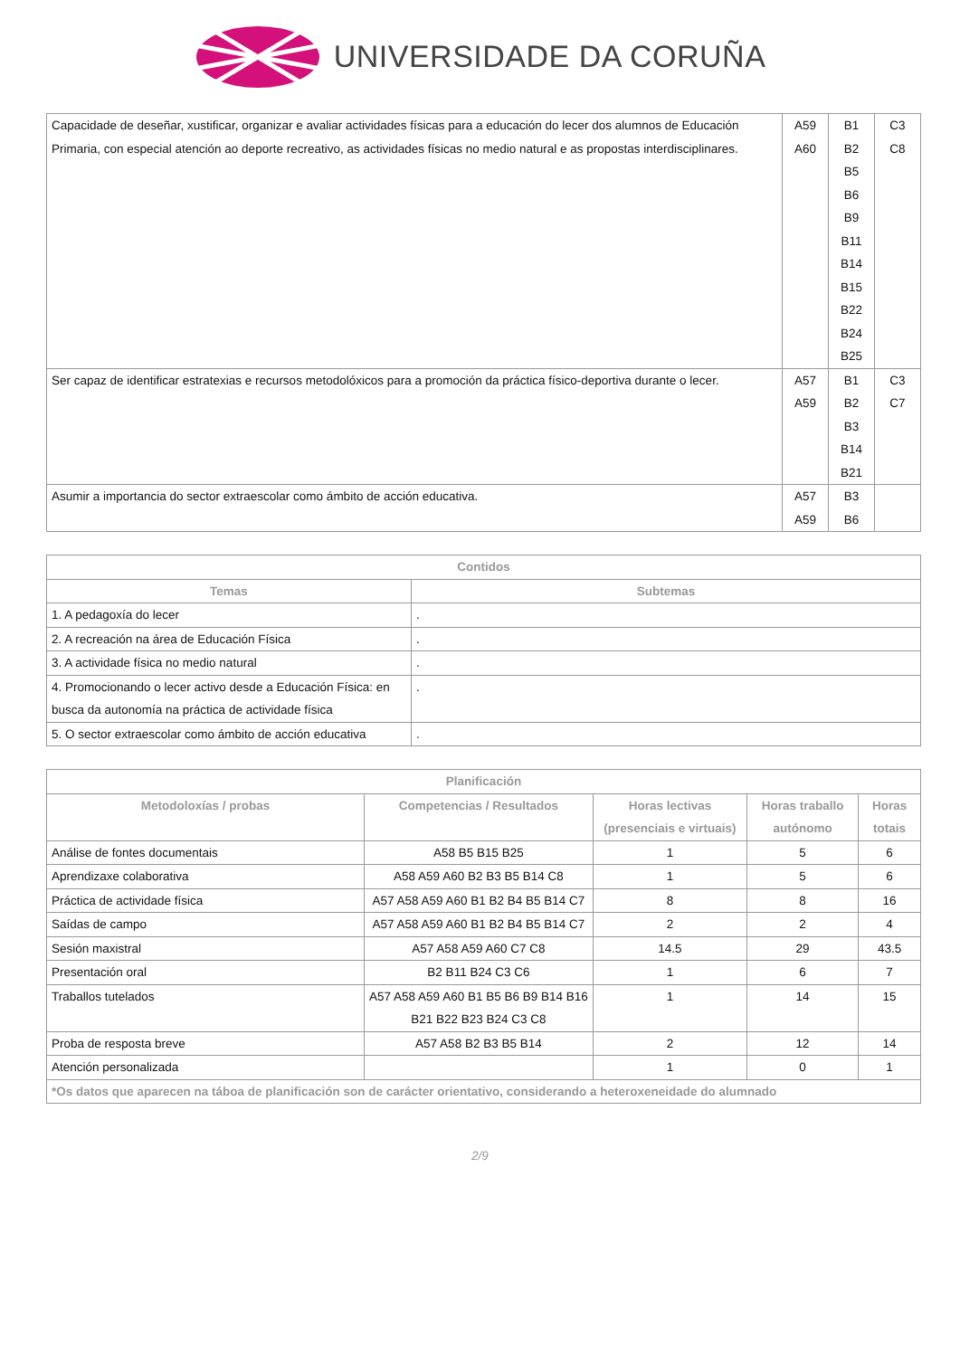UNIVERSIDADE DA CORUÑA
| Capacidade de deseñar, xustificar, organizar e avaliar actividades físicas para a educación do lecer dos alumnos de Educación Primaria, con especial atención ao deporte recreativo, as actividades físicas no medio natural e as propostas interdisciplinares. | A59 A60 | B1 B2 B5 B6 B9 B11 B14 B15 B22 B24 B25 | C3 C8 |
| Ser capaz de identificar estratexias e recursos metodolóxicos para a promoción da práctica físico-deportiva durante o lecer. | A57 A59 | B1 B2 B3 B14 B21 | C3 C7 |
| Asumir a importancia do sector extraescolar como ámbito de acción educativa. | A57 A59 | B3 B6 | |
| Contidos | |
| --- | --- |
| Temas | Subtemas |
| 1. A pedagoxía do lecer | . |
| 2. A recreación na área de Educación Física | . |
| 3. A actividade física no medio natural | . |
| 4. Promocionando o lecer activo desde a Educación Física: en busca da autonomía na práctica de actividade física | . |
| 5. O sector extraescolar como ámbito de acción educativa | . |
| Planificación | | | | |
| --- | --- | --- | --- | --- |
| Metodoloxías / probas | Competencias / Resultados | Horas lectivas (presenciais e virtuais) | Horas traballo autónomo | Horas totais |
| Análise de fontes documentais | A58 B5 B15 B25 | 1 | 5 | 6 |
| Aprendizaxe colaborativa | A58 A59 A60 B2 B3 B5 B14 C8 | 1 | 5 | 6 |
| Práctica de actividade física | A57 A58 A59 A60 B1 B2 B4 B5 B14 C7 | 8 | 8 | 16 |
| Saídas de campo | A57 A58 A59 A60 B1 B2 B4 B5 B14 C7 | 2 | 2 | 4 |
| Sesión maxistral | A57 A58 A59 A60 C7 C8 | 14.5 | 29 | 43.5 |
| Presentación oral | B2 B11 B24 C3 C6 | 1 | 6 | 7 |
| Traballos tutelados | A57 A58 A59 A60 B1 B5 B6 B9 B14 B16 B21 B22 B23 B24 C3 C8 | 1 | 14 | 15 |
| Proba de resposta breve | A57 A58 B2 B3 B5 B14 | 2 | 12 | 14 |
| Atención personalizada | | 1 | 0 | 1 |
| *Os datos que aparecen na táboa de planificación son de carácter orientativo, considerando a heteroxeneidade do alumnado | | | | |
2/9